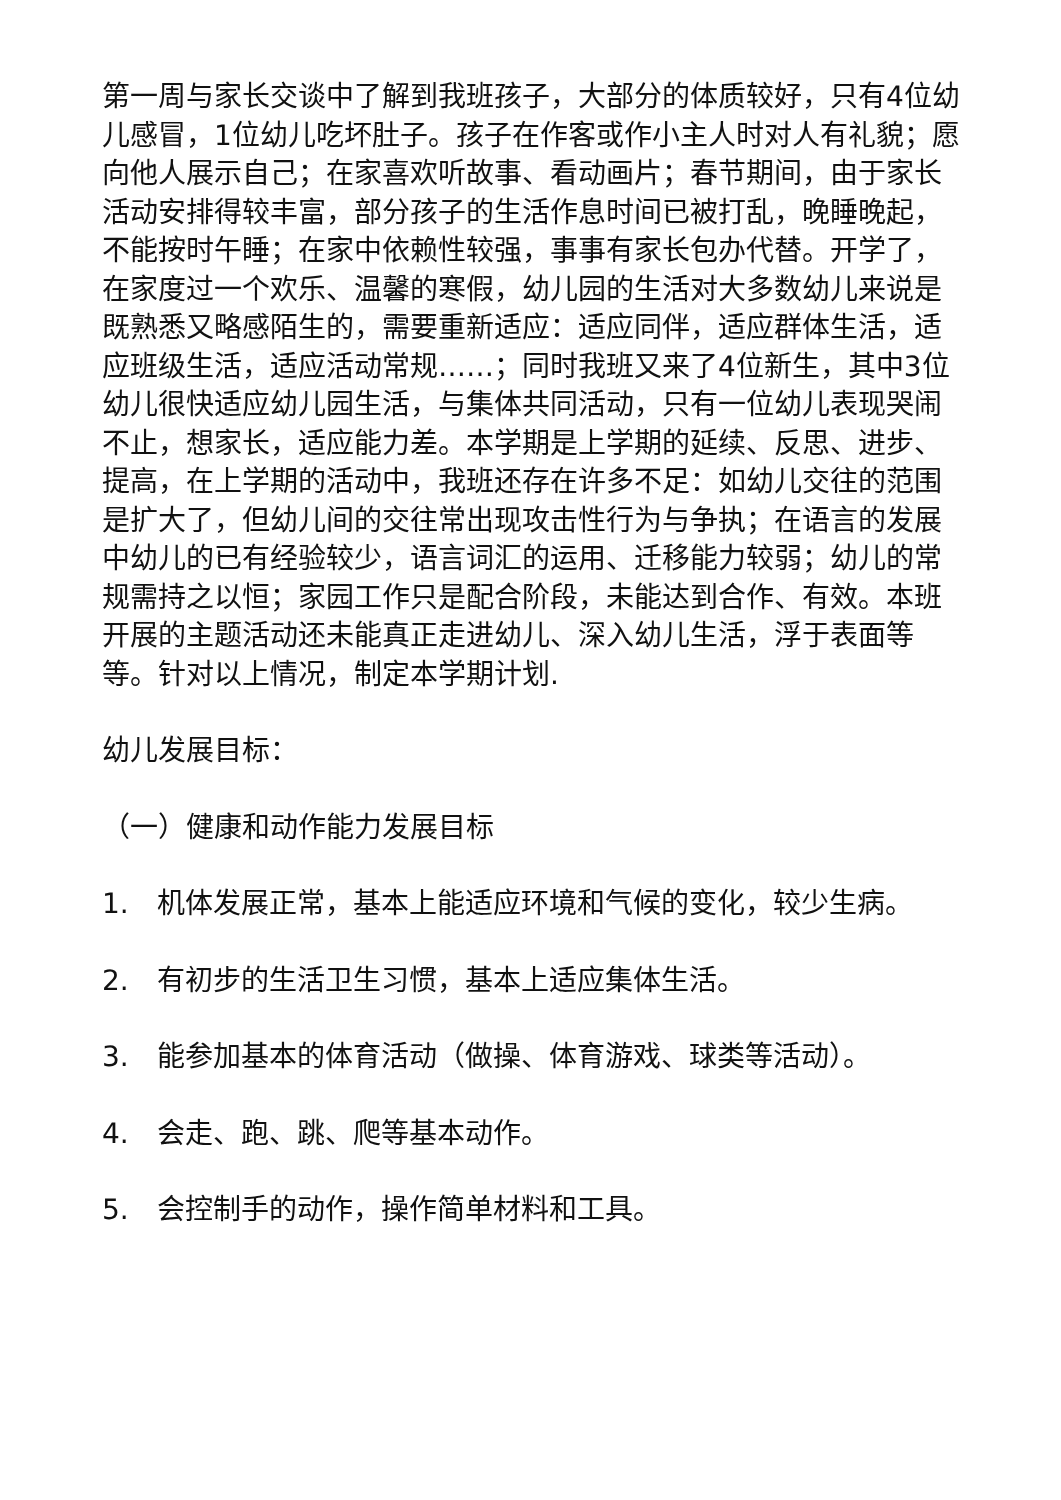第一周与家长交谈中了解到我班孩子，大部分的体质较好，只有4位幼儿感冒，1位幼儿吃坏肚子。孩子在作客或作小主人时对人有礼貌；愿向他人展示自己；在家喜欢听故事、看动画片；春节期间，由于家长活动安排得较丰富，部分孩子的生活作息时间已被打乱，晚睡晚起，不能按时午睡；在家中依赖性较强，事事有家长包办代替。开学了，在家度过一个欢乐、温馨的寒假，幼儿园的生活对大多数幼儿来说是既熟悉又略感陌生的，需要重新适应：适应同伴，适应群体生活，适应班级生活，适应活动常规……；同时我班又来了4位新生，其中3位幼儿很快适应幼儿园生活，与集体共同活动，只有一位幼儿表现哭闹不止，想家长，适应能力差。本学期是上学期的延续、反思、进步、提高，在上学期的活动中，我班还存在许多不足：如幼儿交往的范围是扩大了，但幼儿间的交往常出现攻击性行为与争执；在语言的发展中幼儿的已有经验较少，语言词汇的运用、迁移能力较弱；幼儿的常规需持之以恒；家园工作只是配合阶段，未能达到合作、有效。本班开展的主题活动还未能真正走进幼儿、深入幼儿生活，浮于表面等等。针对以上情况，制定本学期计划.
幼儿发展目标：
（一）健康和动作能力发展目标
1.　机体发展正常，基本上能适应环境和气候的变化，较少生病。
2.　有初步的生活卫生习惯，基本上适应集体生活。
3.　能参加基本的体育活动（做操、体育游戏、球类等活动）。
4.　会走、跑、跳、爬等基本动作。
5.　会控制手的动作，操作简单材料和工具。